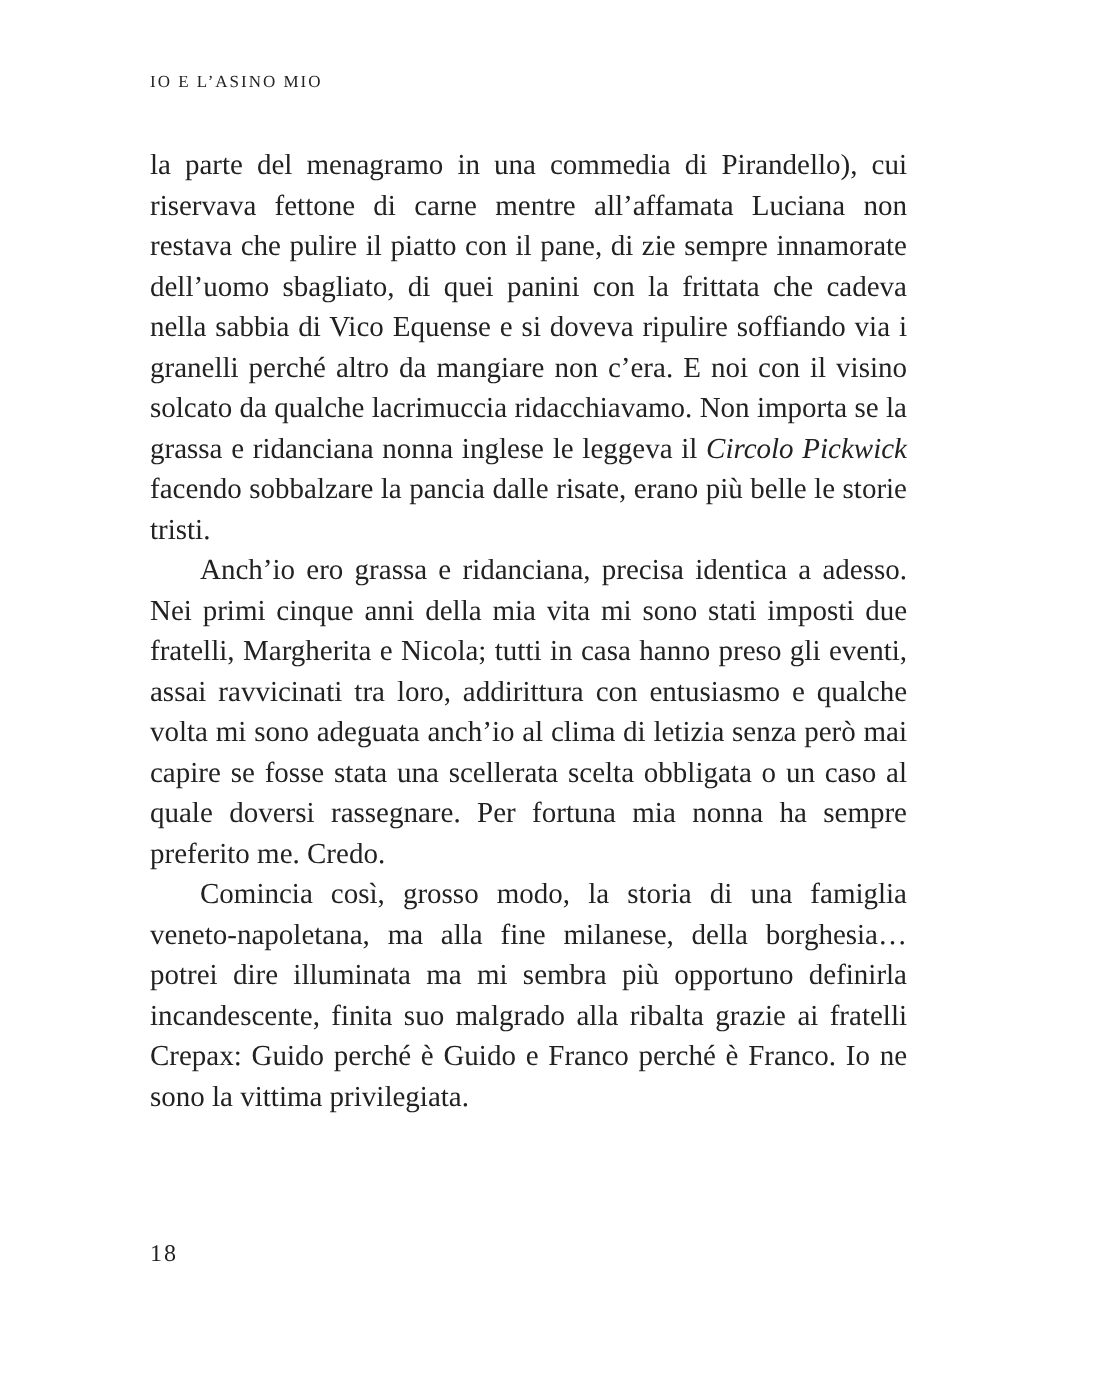IO E L’ASINO MIO
la parte del menagramo in una commedia di Pirandello), cui riservava fettone di carne mentre all’affamata Luciana non restava che pulire il piatto con il pane, di zie sempre innamorate dell’uomo sbagliato, di quei panini con la frittata che cadeva nella sabbia di Vico Equense e si doveva ripulire soffiando via i granelli perché altro da mangiare non c’era. E noi con il visino solcato da qualche lacrimuccia ridacchiavamo. Non importa se la grassa e ridanciana nonna inglese le leggeva il Circolo Pickwick facendo sobbalzare la pancia dalle risate, erano più belle le storie tristi.
Anch’io ero grassa e ridanciana, precisa identica a adesso. Nei primi cinque anni della mia vita mi sono stati imposti due fratelli, Margherita e Nicola; tutti in casa hanno preso gli eventi, assai ravvicinati tra loro, addirittura con entusiasmo e qualche volta mi sono adeguata anch’io al clima di letizia senza però mai capire se fosse stata una scellerata scelta obbligata o un caso al quale doversi rassegnare. Per fortuna mia nonna ha sempre preferito me. Credo.
Comincia così, grosso modo, la storia di una famiglia veneto-napoletana, ma alla fine milanese, della borghesia… potrei dire illuminata ma mi sembra più opportuno definirla incandescente, finita suo malgrado alla ribalta grazie ai fratelli Crepax: Guido perché è Guido e Franco perché è Franco. Io ne sono la vittima privilegiata.
18